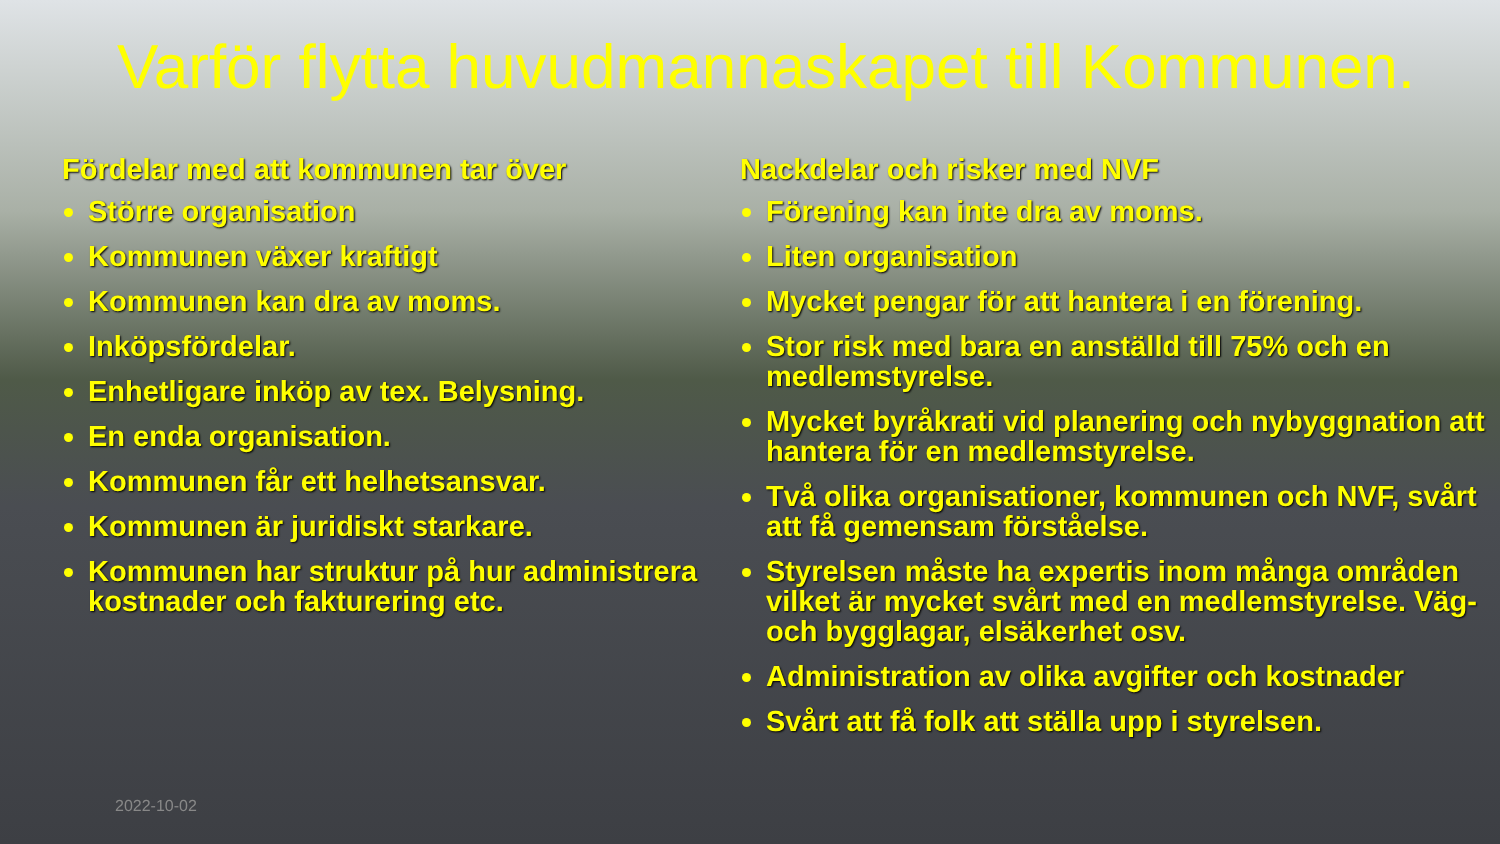Varför flytta huvudmannaskapet till Kommunen.
Fördelar med att kommunen tar över
Större organisation
Kommunen växer kraftigt
Kommunen kan dra av moms.
Inköpsfördelar.
Enhetligare inköp av tex. Belysning.
En enda organisation.
Kommunen får ett helhetsansvar.
Kommunen är juridiskt starkare.
Kommunen har struktur på hur administrera kostnader och fakturering etc.
Nackdelar och risker med NVF
Förening kan inte dra av moms.
Liten organisation
Mycket pengar för att hantera i en förening.
Stor risk med bara en anställd till 75% och en medlemstyrelse.
Mycket byråkrati vid planering och nybyggnation att hantera för en medlemstyrelse.
Två olika organisationer, kommunen och NVF, svårt att få gemensam förståelse.
Styrelsen måste ha expertis inom många områden vilket är mycket svårt med en medlemstyrelse. Väg- och bygglagar, elsäkerhet osv.
Administration av olika avgifter och kostnader
Svårt att få folk att ställa upp i styrelsen.
2022-10-02